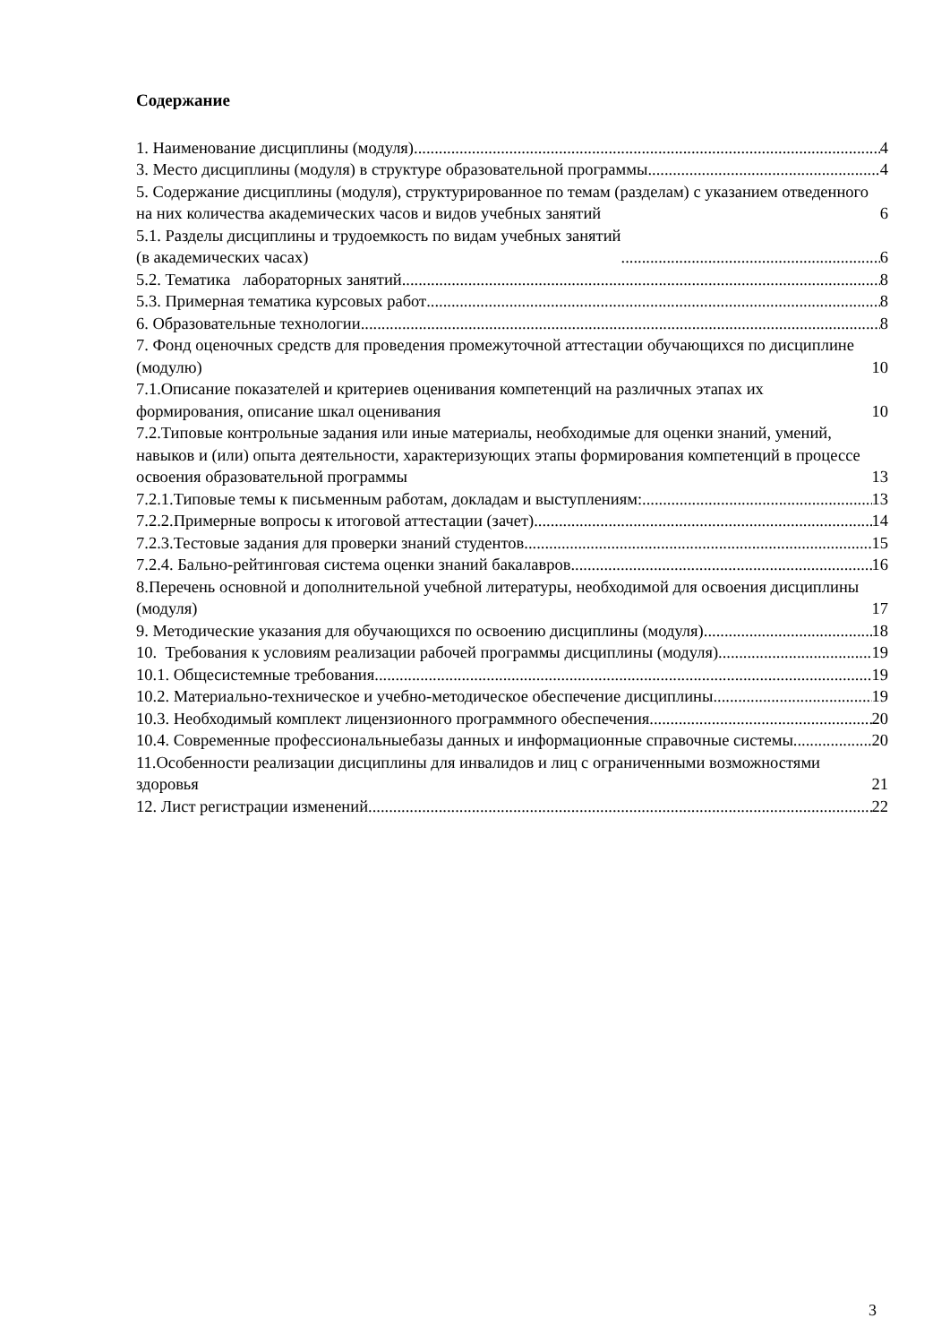Содержание
1. Наименование дисциплины (модуля) 4
3. Место дисциплины (модуля) в структуре образовательной программы 4
5. Содержание дисциплины (модуля), структурированное по темам (разделам) с указанием отведенного на них количества академических часов и видов учебных занятий 6
5.1. Разделы дисциплины и трудоемкость по видам учебных занятий
(в академических часах) 6
5.2. Тематика лабораторных занятий 8
5.3. Примерная тематика курсовых работ 8
6. Образовательные технологии 8
7. Фонд оценочных средств для проведения промежуточной аттестации обучающихся по дисциплине (модулю) 10
7.1.Описание показателей и критериев оценивания компетенций на различных этапах их формирования, описание шкал оценивания 10
7.2.Типовые контрольные задания или иные материалы, необходимые для оценки знаний, умений, навыков и (или) опыта деятельности, характеризующих этапы формирования компетенций в процессе освоения образовательной программы 13
7.2.1.Типовые темы к письменным работам, докладам и выступлениям: 13
7.2.2.Примерные вопросы к итоговой аттестации (зачет) 14
7.2.3.Тестовые задания для проверки знаний студентов 15
7.2.4. Бально-рейтинговая система оценки знаний бакалавров 16
8.Перечень основной и дополнительной учебной литературы, необходимой для освоения дисциплины (модуля) 17
9. Методические указания для обучающихся по освоению дисциплины (модуля) 18
10. Требования к условиям реализации рабочей программы дисциплины (модуля) 19
10.1. Общесистемные требования 19
10.2. Материально-техническое и учебно-методическое обеспечение дисциплины 19
10.3. Необходимый комплект лицензионного программного обеспечения 20
10.4. Современные профессиональныебазы данных и информационные справочные системы 20
11.Особенности реализации дисциплины для инвалидов и лиц с ограниченными возможностями здоровья 21
12. Лист регистрации изменений 22
3